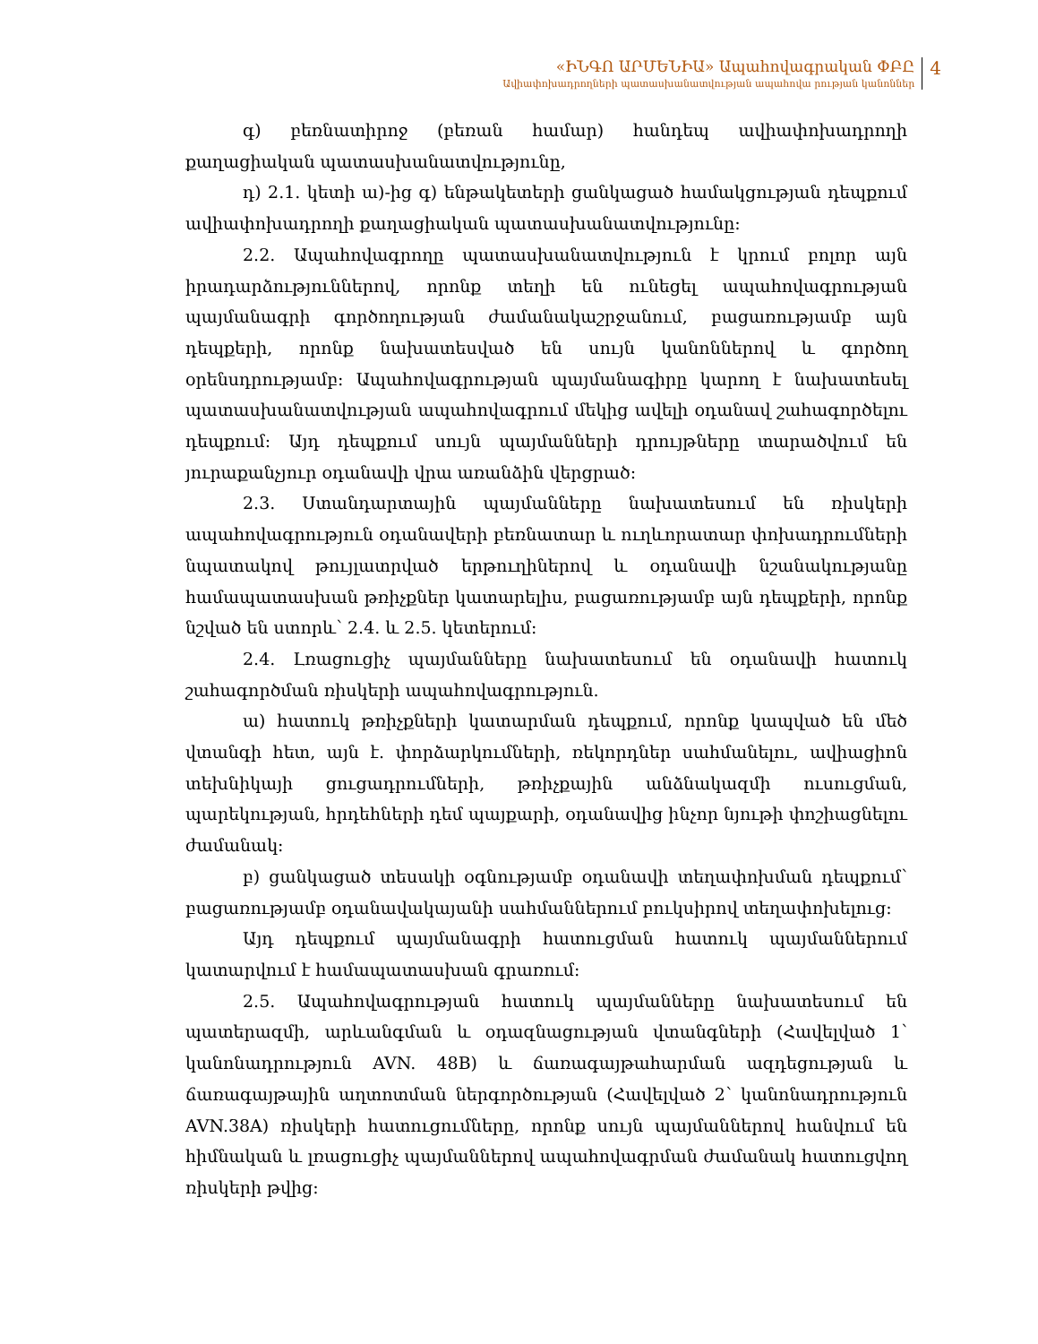«ԻՆԳՈ ԱՐՄԵՆԻԱ» Ապահովագրական ՓԲԸ
Ավիափոխադրողների պատասխանատվության ապահովա րության կանոններ
4
գ) բեռնատիրոջ (բեռան համար) հանդեպ ավիափոխադրողի քաղացիական պատասխանատվությունը,
դ) 2.1. կետի ա)-ից գ) ենթակետերի ցանկացած համակցության դեպքում ավիափոխադրողի քաղացիական պատասխանատվությունը:
2.2. Ապահովագրողը պատասխանատվություն է կրում բոլոր այն իրադարձություններով, որոնք տեղի են ունեցել ապահովագրության պայմանագրի գործողության ժամանակաշրջանում, բացառությամբ այն դեպքերի, որոնք նախատեսված են սույն կանոններով և գործող օրենսդրությամբ: Ապահովագրության պայմանագիրը կարող է նախատեսել պատասխանատվության ապահովագրում մեկից ավելի օդանավ շահագործելու դեպքում: Այդ դեպքում սույն պայմանների դրույթները տարածվում են յուրաքանչյուր օդանավի վրա առանձին վերցրած:
2.3. Ստանդարտային պայմանները նախատեսում են ռիսկերի ապահովագրություն օդանավերի բեռնատար և ուղևորատար փոխադրումների նպատակով թույլատրված երթուղիներով և օդանավի նշանակությանը համապատասխան թռիչքներ կատարելիս, բացառությամբ այն դեպքերի, որոնք նշված են ստորև՝ 2.4. և 2.5. կետերում:
2.4. Լռացուցիչ պայմանները նախատեսում են օդանավի հատուկ շահագործման ռիսկերի ապահովագրություն.
ա) հատուկ թռիչքների կատարման դեպքում, որոնք կապված են մեծ վտանգի հետ, այն է. փորձարկումների, ռեկորդներ սահմանելու, ավիացիոն տեխնիկայի ցուցադրումների, թռիչքային անձնակազմի ուսուցման, պարեկության, հրդեհների դեմ պայքարի, օդանավից ինչոր նյութի փոշիացնելու ժամանակ:
բ) ցանկացած տեսակի օգնությամբ օդանավի տեղափոխման դեպքում՝ բացառությամբ օդանավակայանի սահմաններում բուկսիրով տեղափոխելուց:
Այդ դեպքում պայմանագրի հատուցման հատուկ պայմաններում կատարվում է համապատասխան գրառում:
2.5. Ապահովագրության հատուկ պայմանները նախատեսում են պատերազմի, արևանգման և օդազնացության վտանգների (Հավելված 1՝ կանոնադրություն AVN. 48B) և ճառագայթահարման ազդեցության և ճառագայթային աղտոտման ներգործության (Հավելված 2՝ կանոնադրություն AVN.38A) ռիսկերի հատուցումները, որոնք սույն պայմաններով հանվում են հիմնական և լռացուցիչ պայմաններով ապահովագրման ժամանակ հատուցվող ռիսկերի թվից: